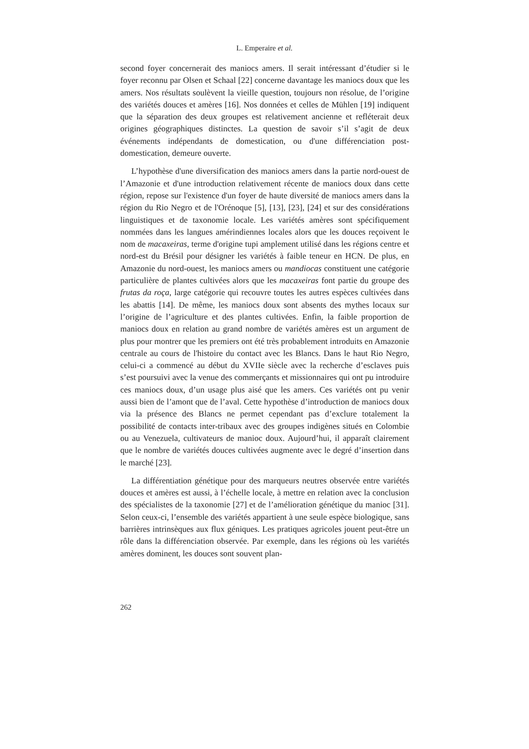L. Emperaire et al.
second foyer concernerait des maniocs amers. Il serait intéressant d’étudier si le foyer reconnu par Olsen et Schaal [22] concerne davantage les maniocs doux que les amers. Nos résultats soulèvent la vieille question, toujours non résolue, de l’origine des variétés douces et amères [16]. Nos données et celles de Mühlen [19] indiquent que la séparation des deux groupes est relativement ancienne et refléterait deux origines géographiques distinctes. La question de savoir s’il s’agit de deux événements indépendants de domestication, ou d'une différenciation post-domestication, demeure ouverte.
L’hypothèse d'une diversification des maniocs amers dans la partie nord-ouest de l’Amazonie et d'une introduction relativement récente de maniocs doux dans cette région, repose sur l'existence d'un foyer de haute diversité de maniocs amers dans la région du Rio Negro et de l'Orénoque [5], [13], [23], [24] et sur des considérations linguistiques et de taxonomie locale. Les variétés amères sont spécifiquement nommées dans les langues amérindiennes locales alors que les douces reçoivent le nom de macaxeiras, terme d'origine tupi amplement utilisé dans les régions centre et nord-est du Brésil pour désigner les variétés à faible teneur en HCN. De plus, en Amazonie du nord-ouest, les maniocs amers ou mandiocas constituent une catégorie particulière de plantes cultivées alors que les macaxeiras font partie du groupe des frutas da roça, large catégorie qui recouvre toutes les autres espèces cultivées dans les abattis [14]. De même, les maniocs doux sont absents des mythes locaux sur l’origine de l’agriculture et des plantes cultivées. Enfin, la faible proportion de maniocs doux en relation au grand nombre de variétés amères est un argument de plus pour montrer que les premiers ont été très probablement introduits en Amazonie centrale au cours de l'histoire du contact avec les Blancs. Dans le haut Rio Negro, celui-ci a commencé au début du XVIIe siècle avec la recherche d’esclaves puis s’est poursuivi avec la venue des commerçants et missionnaires qui ont pu introduire ces maniocs doux, d’un usage plus aisé que les amers. Ces variétés ont pu venir aussi bien de l’amont que de l’aval. Cette hypothèse d’introduction de maniocs doux via la présence des Blancs ne permet cependant pas d’exclure totalement la possibilité de contacts inter-tribaux avec des groupes indigènes situés en Colombie ou au Venezuela, cultivateurs de manioc doux. Aujourd’hui, il apparaît clairement que le nombre de variétés douces cultivées augmente avec le degré d’insertion dans le marché [23].
La différentiation génétique pour des marqueurs neutres observée entre variétés douces et amères est aussi, à l’échelle locale, à mettre en relation avec la conclusion des spécialistes de la taxonomie [27] et de l’amélioration génétique du manioc [31]. Selon ceux-ci, l’ensemble des variétés appartient à une seule espèce biologique, sans barrières intrinsèques aux flux géniques. Les pratiques agricoles jouent peut-être un rôle dans la différenciation observée. Par exemple, dans les régions où les variétés amères dominent, les douces sont souvent plan-
262